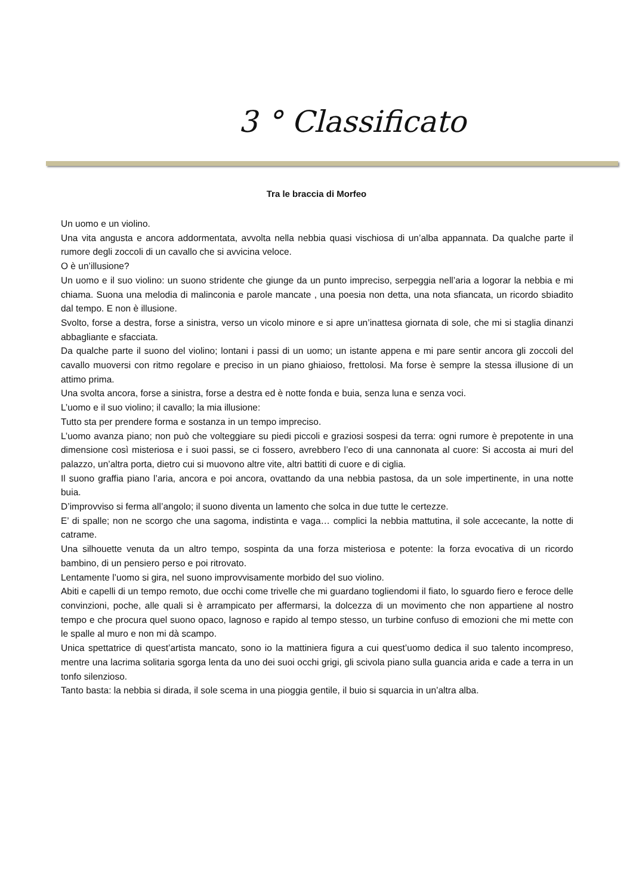3 ° Classificato
Tra le braccia di Morfeo
Un uomo e un violino.
Una vita angusta e ancora addormentata, avvolta nella nebbia quasi vischiosa di un’alba appannata. Da qualche parte il rumore degli zoccoli di un cavallo che si avvicina veloce.
O è un’illusione?
Un uomo e il suo violino: un suono stridente che giunge da un punto impreciso, serpeggia nell’aria a logorar la nebbia e mi chiama. Suona una melodia di malinconia e parole mancate , una poesia non detta, una nota sfiancata, un ricordo sbiadito dal tempo. E non è illusione.
Svolto, forse a destra, forse a sinistra, verso un vicolo minore e si apre un’inattesa giornata di sole, che mi si staglia dinanzi abbagliante e sfacciata.
Da qualche parte il suono del violino; lontani i passi di un uomo; un istante appena e mi pare sentir ancora gli zoccoli del cavallo muoversi con ritmo regolare e preciso in un piano ghiaioso, frettolosi. Ma forse è sempre la stessa illusione di un attimo prima.
Una svolta ancora, forse a sinistra, forse a destra ed è notte fonda e buia, senza luna e senza voci.
L’uomo e il suo violino; il cavallo; la mia illusione:
Tutto sta per prendere forma e sostanza in un tempo impreciso.
L’uomo avanza piano; non può che volteggiare su piedi piccoli e graziosi sospesi da terra: ogni rumore è prepotente in una dimensione così misteriosa e i suoi passi, se ci fossero, avrebbero l’eco di una cannonata al cuore: Si accosta ai muri del palazzo, un’altra porta, dietro cui si muovono altre vite, altri battiti di cuore e di ciglia.
Il suono graffia piano l’aria, ancora e poi ancora, ovattando da una nebbia pastosa, da un sole impertinente, in una notte buia.
D’improvviso si ferma all’angolo; il suono diventa un lamento che solca in due tutte le certezze.
E’ di spalle; non ne scorgo che una sagoma, indistinta e vaga… complici la nebbia mattutina, il sole accecante, la notte di catrame.
Una silhouette venuta da un altro tempo, sospinta da una forza misteriosa e potente: la forza evocativa di un ricordo bambino, di un pensiero perso e poi ritrovato.
Lentamente l’uomo si gira, nel suono improvvisamente morbido del suo violino.
Abiti e capelli di un tempo remoto, due occhi come trivelle che mi guardano togliendomi il fiato, lo sguardo fiero e feroce delle convinzioni, poche, alle quali si è arrampicato per affermarsi, la dolcezza di un movimento che non appartiene al nostro tempo e che procura quel suono opaco, lagnoso e rapido al tempo stesso, un turbine confuso di emozioni che mi mette con le spalle al muro e non mi dà scampo.
Unica spettatrice di quest’artista mancato, sono io la mattiniera figura a cui quest’uomo dedica il suo talento incompreso, mentre una lacrima solitaria sgorga lenta da uno dei suoi occhi grigi, gli scivola piano sulla guancia arida e cade a terra in un tonfo silenzioso.
Tanto basta: la nebbia si dirada, il sole scema in una pioggia gentile, il buio si squarcia in un’altra alba.